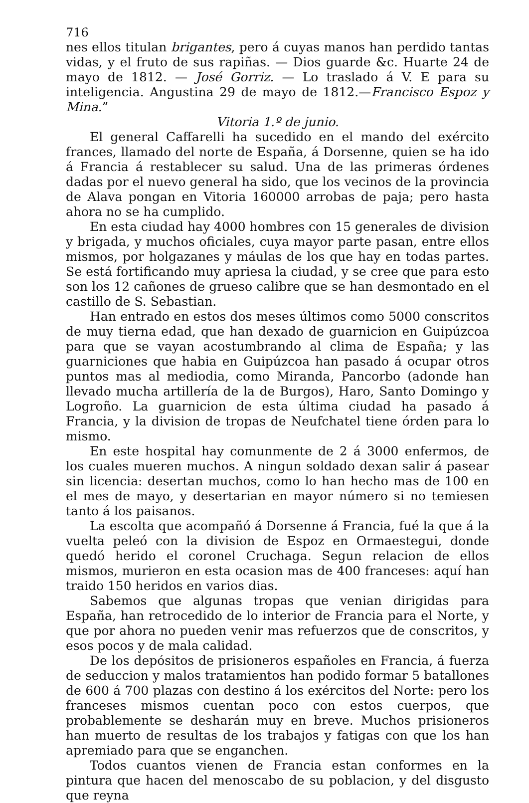716
nes ellos titulan brigantes, pero á cuyas manos han perdido tantas vidas, y el fruto de sus rapiñas. — Dios guarde &c. Huarte 24 de mayo de 1812. — José Gorriz. — Lo traslado á V. E para su inteligencia. Angustina 29 de mayo de 1812.—Francisco Espoz y Mina.”
Vitoria 1.º de junio.
El general Caffarelli ha sucedido en el mando del exército frances, llamado del norte de España, á Dorsenne, quien se ha ido á Francia á restablecer su salud. Una de las primeras órdenes dadas por el nuevo general ha sido, que los vecinos de la provincia de Alava pongan en Vitoria 160000 arrobas de paja; pero hasta ahora no se ha cumplido.
En esta ciudad hay 4000 hombres con 15 generales de division y brigada, y muchos oficiales, cuya mayor parte pasan, entre ellos mismos, por holgazanes y máulas de los que hay en todas partes. Se está fortificando muy apriesa la ciudad, y se cree que para esto son los 12 cañones de grueso calibre que se han desmontado en el castillo de S. Sebastian.
Han entrado en estos dos meses últimos como 5000 conscritos de muy tierna edad, que han dexado de guarnicion en Guipúzcoa para que se vayan acostumbrando al clima de España; y las guarniciones que habia en Guipúzcoa han pasado á ocupar otros puntos mas al mediodia, como Miranda, Pancorbo (adonde han llevado mucha artillería de la de Burgos), Haro, Santo Domingo y Logroño. La guarnicion de esta última ciudad ha pasado á Francia, y la division de tropas de Neufchatel tiene órden para lo mismo.
En este hospital hay comunmente de 2 á 3000 enfermos, de los cuales mueren muchos. A ningun soldado dexan salir á pasear sin licencia: desertan muchos, como lo han hecho mas de 100 en el mes de mayo, y desertarian en mayor número si no temiesen tanto á los paisanos.
La escolta que acompañó á Dorsenne á Francia, fué la que á la vuelta peleó con la division de Espoz en Ormaestegui, donde quedó herido el coronel Cruchaga. Segun relacion de ellos mismos, murieron en esta ocasion mas de 400 franceses: aquí han traido 150 heridos en varios dias.
Sabemos que algunas tropas que venian dirigidas para España, han retrocedido de lo interior de Francia para el Norte, y que por ahora no pueden venir mas refuerzos que de conscritos, y esos pocos y de mala calidad.
De los depósitos de prisioneros españoles en Francia, á fuerza de seduccion y malos tratamientos han podido formar 5 batallones de 600 á 700 plazas con destino á los exércitos del Norte: pero los franceses mismos cuentan poco con estos cuerpos, que probablemente se desharán muy en breve. Muchos prisioneros han muerto de resultas de los trabajos y fatigas con que los han apremiado para que se enganchen.
Todos cuantos vienen de Francia estan conformes en la pintura que hacen del menoscabo de su poblacion, y del disgusto que reyna